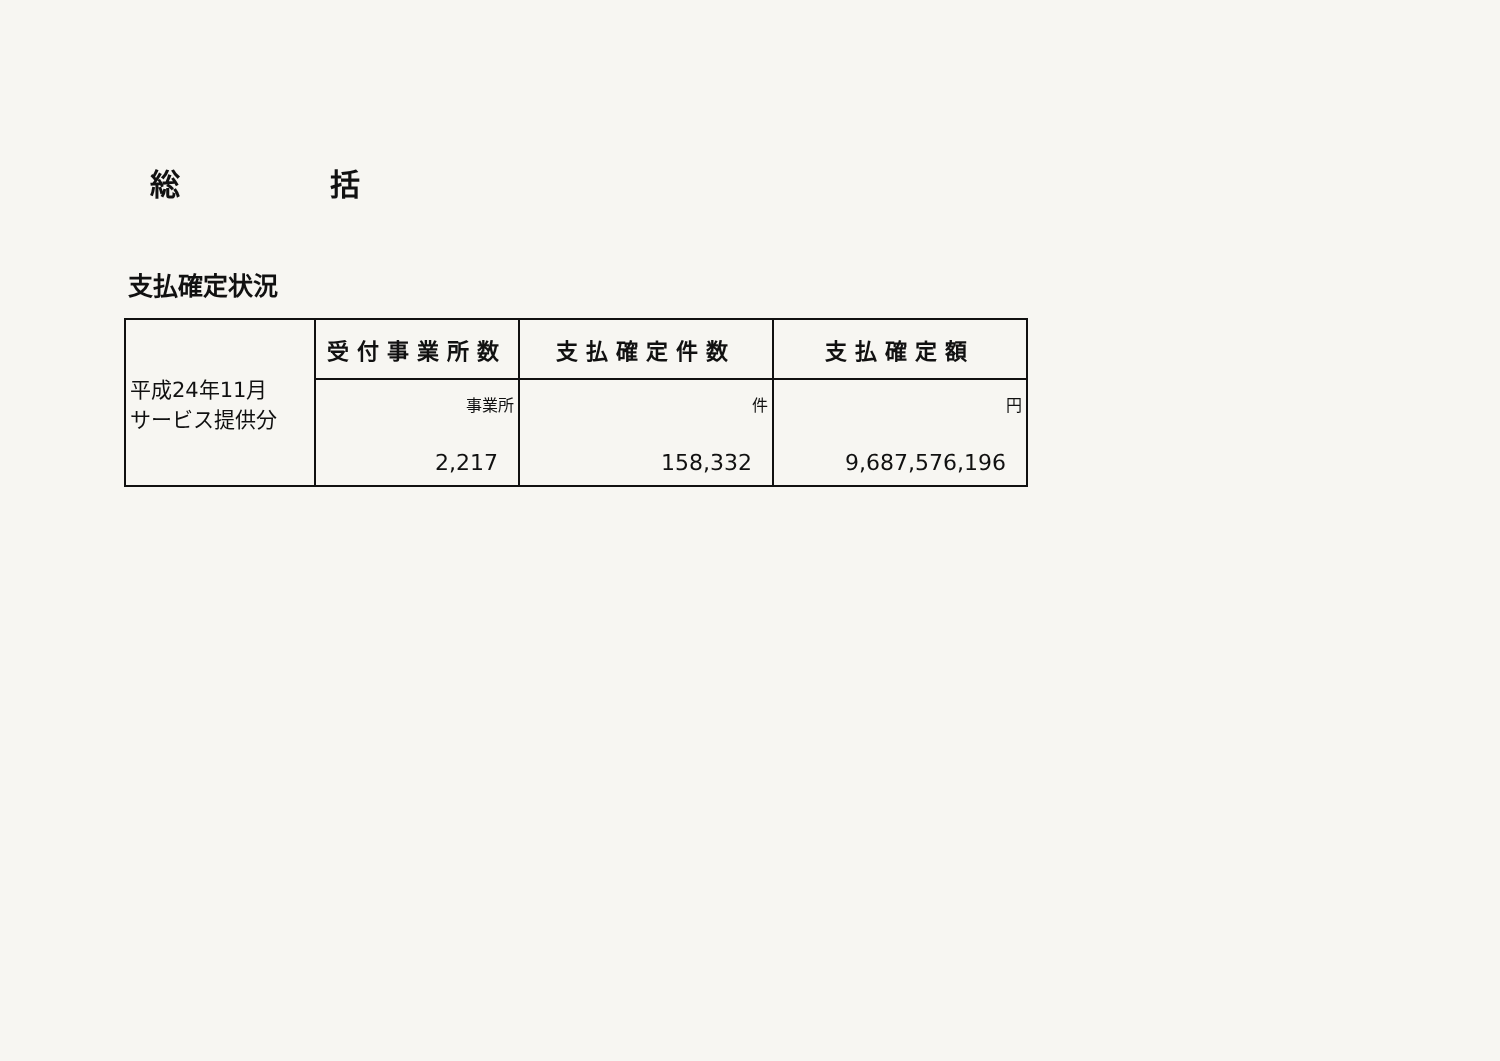総 括
支払確定状況
| 平成24年11月 サービス提供分 | 受付事業所数 | 支払確定件数 | 支払確定額 |
| | 事業所 2,217 | 件 158,332 | 円 9,687,576,196 |